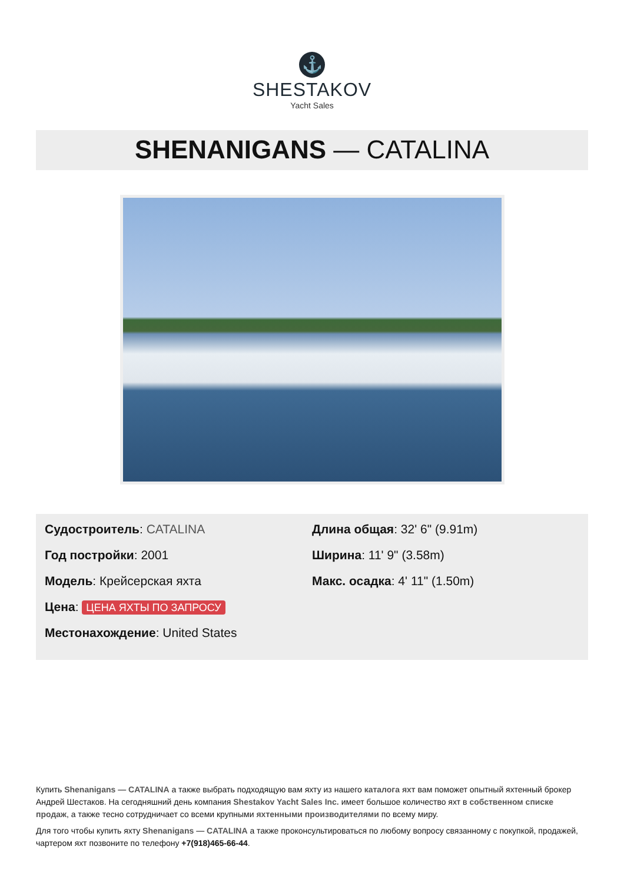⚓
SHESTAKOV
Yacht Sales
SHENANIGANS — CATALINA
Судостроитель: CATALINA
Год постройки: 2001
Модель: Крейсерская яхта
Цена: ЦЕНА ЯХТЫ ПО ЗАПРОСУ
Местонахождение: United States
Длина общая: 32' 6" (9.91m)
Ширина: 11' 9" (3.58m)
Макс. осадка: 4' 11" (1.50m)
Купить Shenanigans — CATALINA а также выбрать подходящую вам яхту из нашего каталога яхт вам поможет опытный яхтенный брокер Андрей Шестаков. На сегодняшний день компания Shestakov Yacht Sales Inc. имеет большое количество яхт в собственном списке продаж, а также тесно сотрудничает со всеми крупными яхтенными производителями по всему миру.
Для того чтобы купить яхту Shenanigans — CATALINA а также проконсультироваться по любому вопросу связанному с покупкой, продажей, чартером яхт позвоните по телефону +7(918)465-66-44.